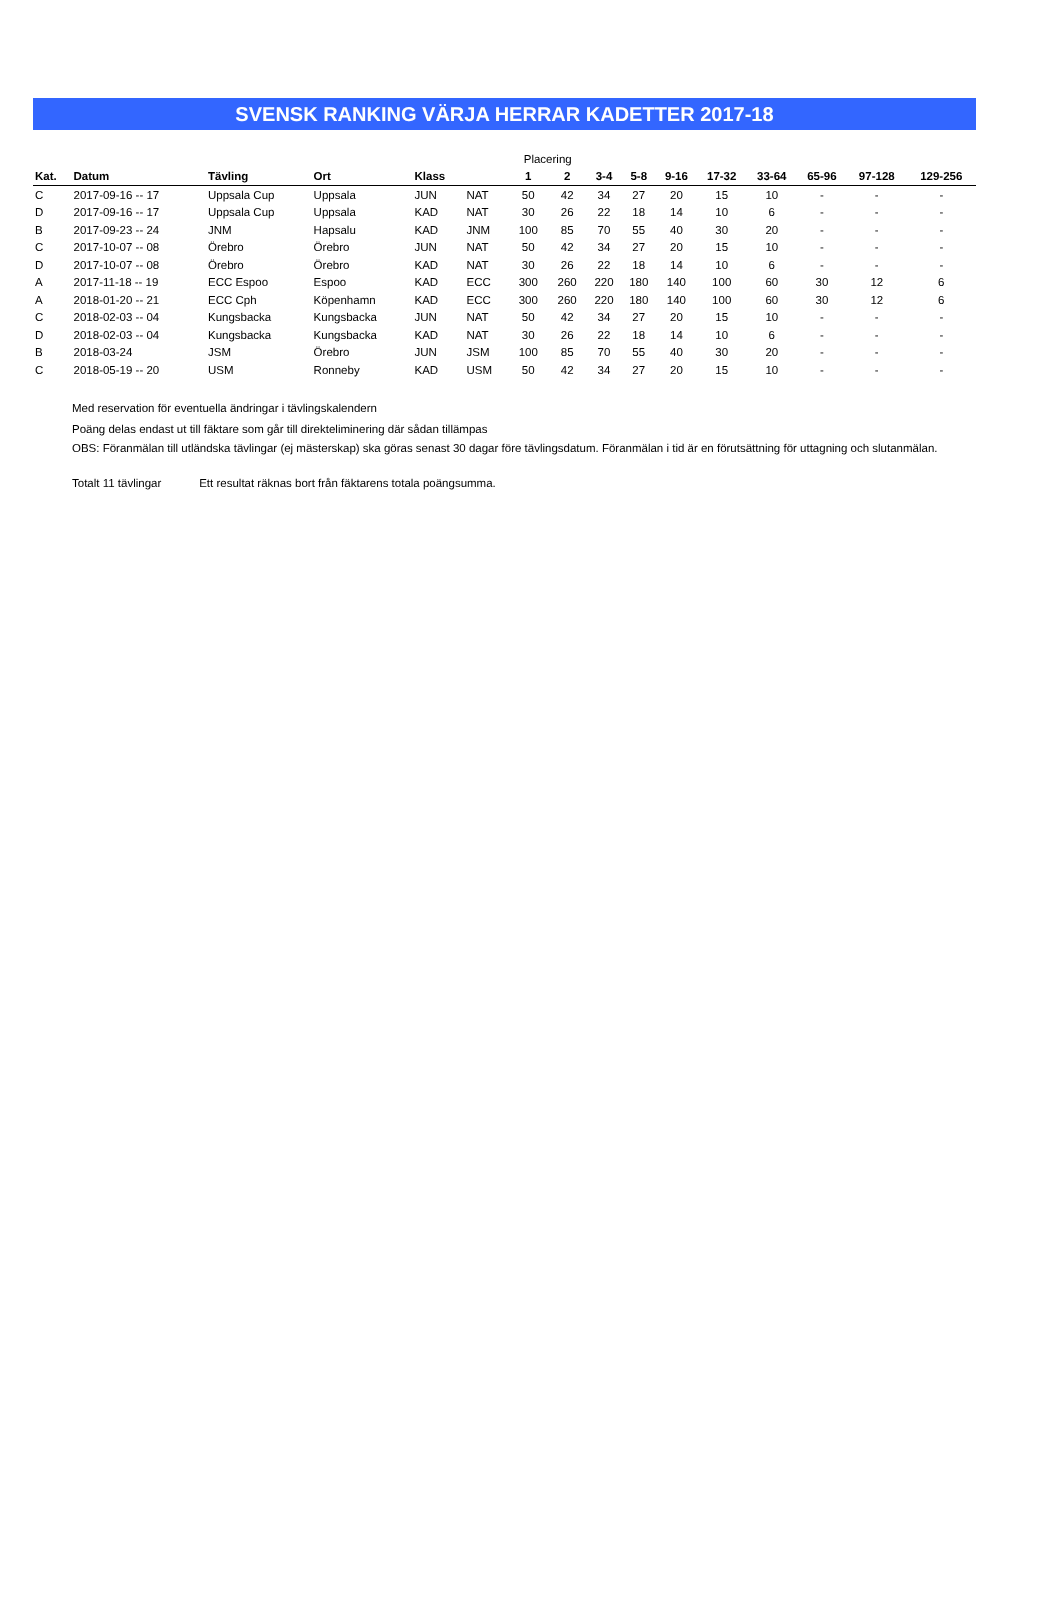SVENSK RANKING VÄRJA HERRAR KADETTER 2017-18
| | | | | | | Placering | | | | | | | | | |
| Kat. | Datum | Tävling | Ort | Klass | | 1 | 2 | 3-4 | 5-8 | 9-16 | 17-32 | 33-64 | 65-96 | 97-128 | 129-256 |
| C | 2017-09-16 -- 17 | Uppsala Cup | Uppsala | JUN | NAT | 50 | 42 | 34 | 27 | 20 | 15 | 10 | - | - | - |
| D | 2017-09-16 -- 17 | Uppsala Cup | Uppsala | KAD | NAT | 30 | 26 | 22 | 18 | 14 | 10 | 6 | - | - | - |
| B | 2017-09-23 -- 24 | JNM | Hapsalu | KAD | JNM | 100 | 85 | 70 | 55 | 40 | 30 | 20 | - | - | - |
| C | 2017-10-07 -- 08 | Örebro | Örebro | JUN | NAT | 50 | 42 | 34 | 27 | 20 | 15 | 10 | - | - | - |
| D | 2017-10-07 -- 08 | Örebro | Örebro | KAD | NAT | 30 | 26 | 22 | 18 | 14 | 10 | 6 | - | - | - |
| A | 2017-11-18 -- 19 | ECC Espoo | Espoo | KAD | ECC | 300 | 260 | 220 | 180 | 140 | 100 | 60 | 30 | 12 | 6 |
| A | 2018-01-20 -- 21 | ECC Cph | Köpenhamn | KAD | ECC | 300 | 260 | 220 | 180 | 140 | 100 | 60 | 30 | 12 | 6 |
| C | 2018-02-03 -- 04 | Kungsbacka | Kungsbacka | JUN | NAT | 50 | 42 | 34 | 27 | 20 | 15 | 10 | - | - | - |
| D | 2018-02-03 -- 04 | Kungsbacka | Kungsbacka | KAD | NAT | 30 | 26 | 22 | 18 | 14 | 10 | 6 | - | - | - |
| B | 2018-03-24 | JSM | Örebro | JUN | JSM | 100 | 85 | 70 | 55 | 40 | 30 | 20 | - | - | - |
| C | 2018-05-19 -- 20 | USM | Ronneby | KAD | USM | 50 | 42 | 34 | 27 | 20 | 15 | 10 | - | - | - |
Med reservation för eventuella ändringar i tävlingskalendern
Poäng delas endast ut till fäktare som går till direkteliminering där sådan tillämpas
OBS: Föranmälan till utländska tävlingar (ej mästerskap) ska göras senast 30 dagar före tävlingsdatum. Föranmälan i tid är en förutsättning för uttagning och slutanmälan.
Totalt 11 tävlingar Ett resultat räknas bort från fäktarens totala poängsumma.